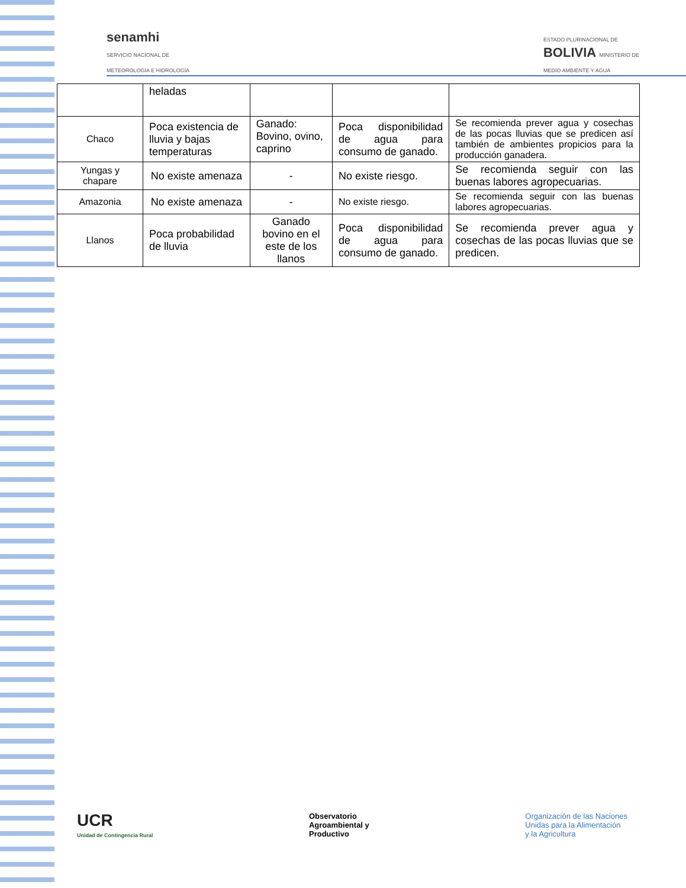senamhi
SERVICIO NACIONAL DE
METEOROLOGÍA E HIDROLOGÍA
ESTADO PLURINACIONAL DE
BOLIVIA MINISTERIO DE
MEDIO AMBIENTE Y AGUA
| | heladas | | | |
| Chaco | Poca existencia de lluvia y bajas temperaturas | Ganado: Bovino, ovino, caprino | Poca disponibilidad de agua para consumo de ganado. | Se recomienda prever agua y cosechas de las pocas lluvias que se predicen así también de ambientes propicios para la producción ganadera. |
| Yungas y chapare | No existe amenaza | - | No existe riesgo. | Se recomienda seguir con las buenas labores agropecuarias. |
| Amazonia | No existe amenaza | - | No existe riesgo. | Se recomienda seguir con las buenas labores agropecuarias. |
| Llanos | Poca probabilidad de lluvia | Ganado bovino en el este de los llanos | Poca disponibilidad de agua para consumo de ganado. | Se recomienda prever agua y cosechas de las pocas lluvias que se predicen. |
UCR
Unidad de Contingencia Rural
Observatorio
Agroambiental y
Productivo
Organización de las Naciones
Unidas para la Alimentación
y la Agricultura